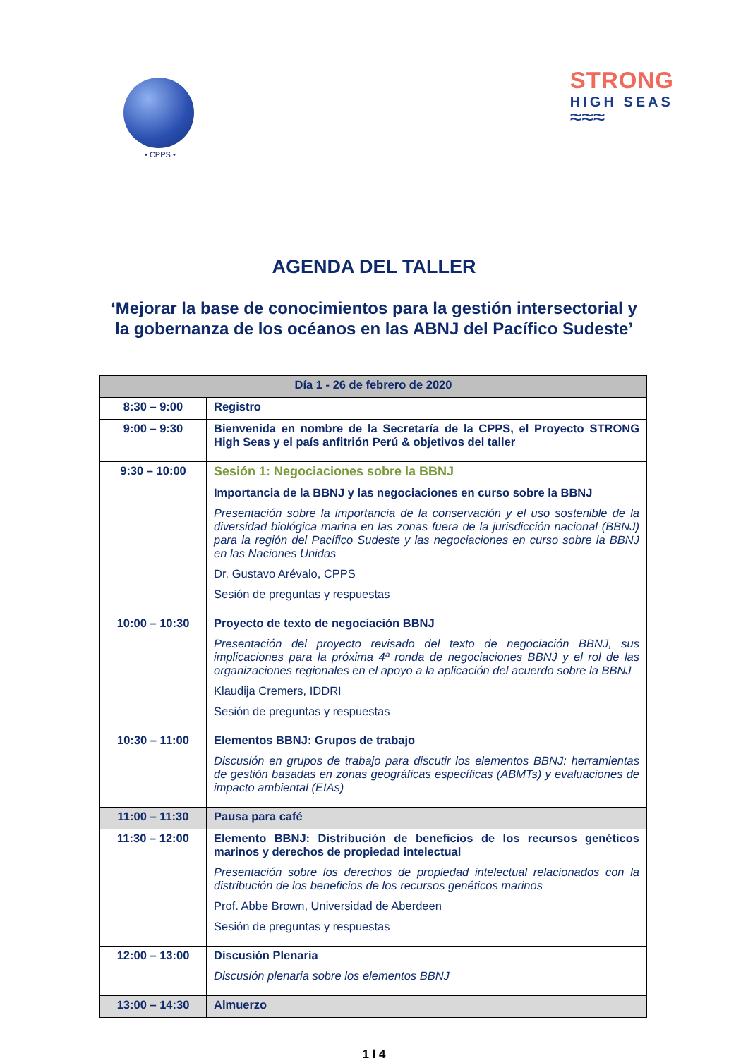• CPPS •
STRONG
HIGH SEAS
≈≈≈
AGENDA DEL TALLER
‘Mejorar la base de conocimientos para la gestión intersectorial y la gobernanza de los océanos en las ABNJ del Pacífico Sudeste’
| Día 1 - 26 de febrero de 2020 | |
| --- | --- |
| 8:30 – 9:00 | Registro |
| 9:00 – 9:30 | Bienvenida en nombre de la Secretaría de la CPPS, el Proyecto STRONG High Seas y el país anfitrión Perú & objetivos del taller |
| 9:30 – 10:00 | Sesión 1: Negociaciones sobre la BBNJ Importancia de la BBNJ y las negociaciones en curso sobre la BBNJ Presentación sobre la importancia de la conservación y el uso sostenible de la diversidad biológica marina en las zonas fuera de la jurisdicción nacional (BBNJ) para la región del Pacífico Sudeste y las negociaciones en curso sobre la BBNJ en las Naciones Unidas Dr. Gustavo Arévalo, CPPS Sesión de preguntas y respuestas |
| 10:00 – 10:30 | Proyecto de texto de negociación BBNJ Presentación del proyecto revisado del texto de negociación BBNJ, sus implicaciones para la próxima 4ª ronda de negociaciones BBNJ y el rol de las organizaciones regionales en el apoyo a la aplicación del acuerdo sobre la BBNJ Klaudija Cremers, IDDRI Sesión de preguntas y respuestas |
| 10:30 – 11:00 | Elementos BBNJ: Grupos de trabajo Discusión en grupos de trabajo para discutir los elementos BBNJ: herramientas de gestión basadas en zonas geográficas específicas (ABMTs) y evaluaciones de impacto ambiental (EIAs) |
| 11:00 – 11:30 | Pausa para café |
| 11:30 – 12:00 | Elemento BBNJ: Distribución de beneficios de los recursos genéticos marinos y derechos de propiedad intelectual Presentación sobre los derechos de propiedad intelectual relacionados con la distribución de los beneficios de los recursos genéticos marinos Prof. Abbe Brown, Universidad de Aberdeen Sesión de preguntas y respuestas |
| 12:00 – 13:00 | Discusión Plenaria Discusión plenaria sobre los elementos BBNJ |
| 13:00 – 14:30 | Almuerzo |
1 | 4